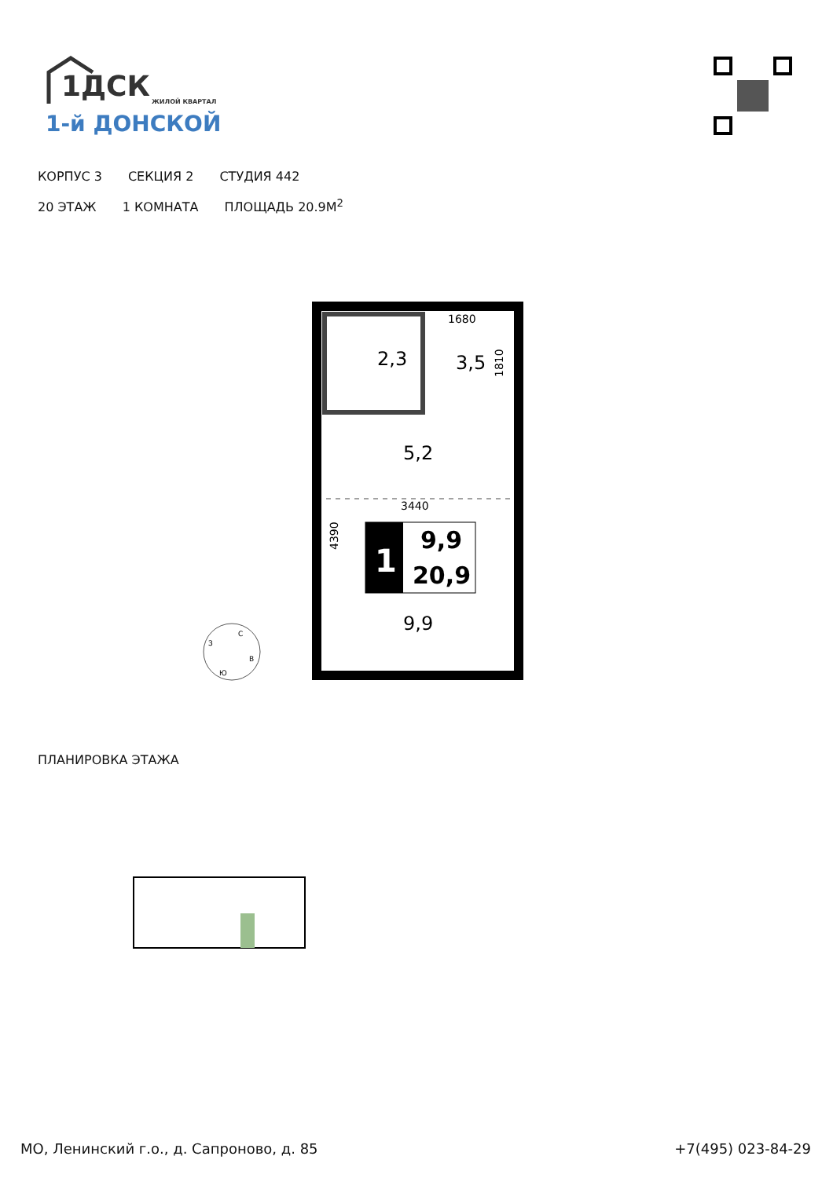1ДСК
ЖИЛОЙ КВАРТАЛ
1-й ДОНСКОЙ
КОРПУС 3 СЕКЦИЯ 2 СТУДИЯ 442
20 ЭТАЖ 1 КОМНАТА ПЛОЩАДЬ 20.9М<sup>2</sup>
1
9,9
20,9
2,3
3,5
5,2
9,9
1680
3440
1810
4390
С
В
Ю
З
ПЛАНИРОВКА ЭТАЖА
МО, Ленинский г.о., д. Сапроново, д. 85
+7(495) 023-84-29